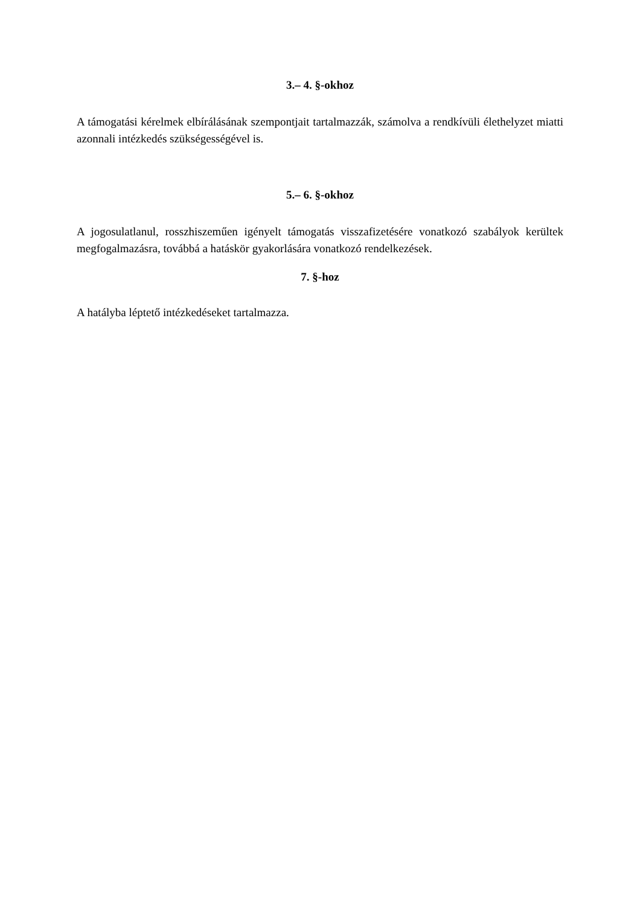3.– 4. §-okhoz
A támogatási kérelmek elbírálásának szempontjait tartalmazzák, számolva a rendkívüli élethelyzet miatti azonnali intézkedés szükségességével is.
5.– 6. §-okhoz
A jogosulatlanul, rosszhiszeműen igényelt támogatás visszafizetésére vonatkozó szabályok kerültek megfogalmazásra, továbbá a hatáskör gyakorlására vonatkozó rendelkezések.
7. §-hoz
A hatályba léptető intézkedéseket tartalmazza.